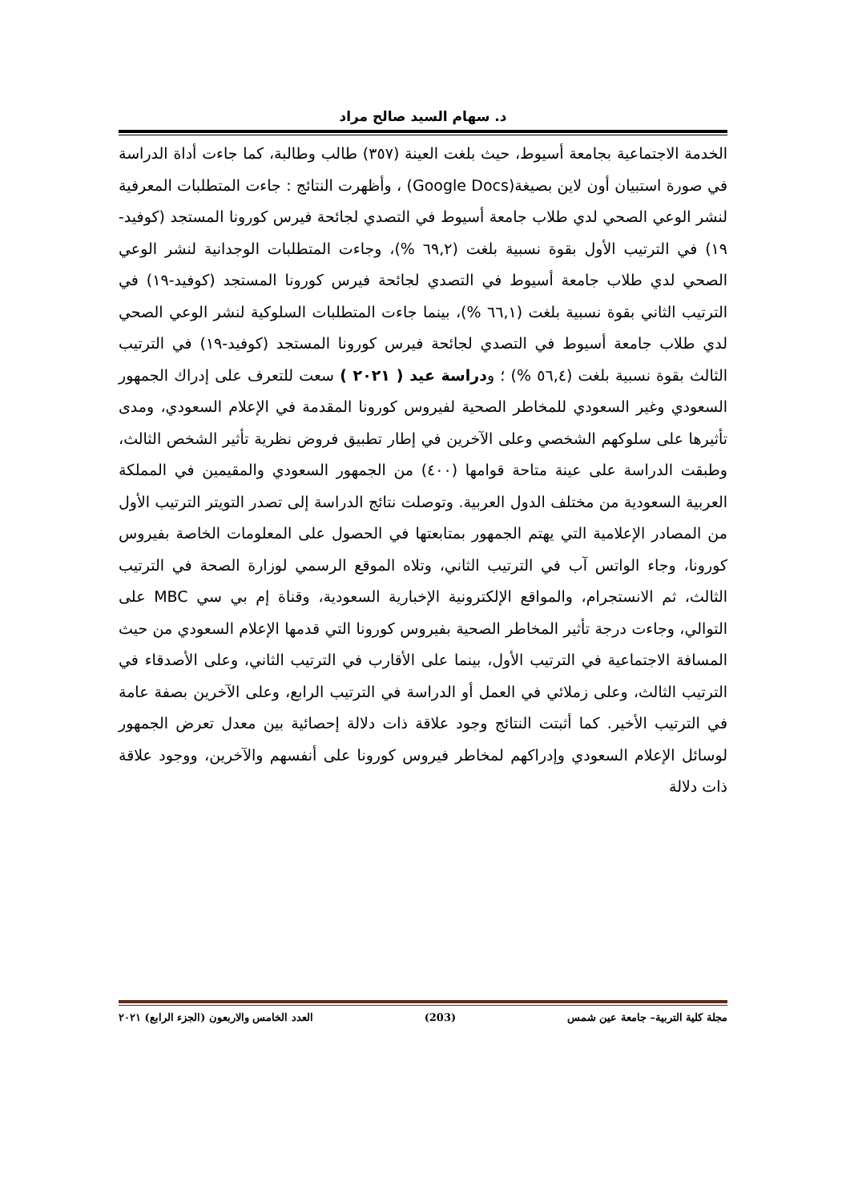د. سهام السيد صالح مراد
الخدمة الاجتماعية بجامعة أسيوط، حيث بلغت العينة (٣٥٧) طالب وطالبة، كما جاءت أداة الدراسة في صورة استبيان أون لاين بصيغة(Google Docs) ، وأظهرت النتائج : جاءت المتطلبات المعرفية لنشر الوعي الصحي لدي طلاب جامعة أسيوط في التصدي لجائحة فيرس كورونا المستجد (كوفيد- ١٩) في الترتيب الأول بقوة نسبية بلغت (٦٩,٢ %)، وجاءت المتطلبات الوجدانية لنشر الوعي الصحي لدي طلاب جامعة أسيوط في التصدي لجائحة فيرس كورونا المستجد (كوفيد-١٩) في الترتيب الثاني بقوة نسبية بلغت (٦٦,١ %)، بينما جاءت المتطلبات السلوكية لنشر الوعي الصحي لدي طلاب جامعة أسيوط في التصدي لجائحة فيرس كورونا المستجد (كوفيد-١٩) في الترتيب الثالث بقوة نسبية بلغت (٥٦,٤ %) ؛ ودراسة عيد ( ٢٠٢١ ) سعت للتعرف على إدراك الجمهور السعودي وغير السعودي للمخاطر الصحية لفيروس كورونا المقدمة في الإعلام السعودي، ومدى تأثيرها على سلوكهم الشخصي وعلى الآخرين في إطار تطبيق فروض نظرية تأثير الشخص الثالث، وطبقت الدراسة على عينة متاحة قوامها (٤٠٠) من الجمهور السعودي والمقيمين في المملكة العربية السعودية من مختلف الدول العربية. وتوصلت نتائج الدراسة إلى تصدر التويتر الترتيب الأول من المصادر الإعلامية التي يهتم الجمهور بمتابعتها في الحصول على المعلومات الخاصة بفيروس كورونا، وجاء الواتس آب في الترتيب الثاني، وتلاه الموقع الرسمي لوزارة الصحة في الترتيب الثالث، ثم الانستجرام، والمواقع الإلكترونية الإخبارية السعودية، وقناة إم بي سي MBC على التوالي، وجاءت درجة تأثير المخاطر الصحية بفيروس كورونا التي قدمها الإعلام السعودي من حيث المسافة الاجتماعية في الترتيب الأول، بينما على الأقارب في الترتيب الثاني، وعلى الأصدقاء في الترتيب الثالث، وعلى زملائي في العمل أو الدراسة في الترتيب الرابع، وعلى الآخرين بصفة عامة في الترتيب الأخير. كما أثبتت النتائج وجود علاقة ذات دلالة إحصائية بين معدل تعرض الجمهور لوسائل الإعلام السعودي وإدراكهم لمخاطر فيروس كورونا على أنفسهم والآخرين، ووجود علاقة ذات دلالة
مجلة كلية التربية– جامعة عين شمس (203) العدد الخامس والاربعون (الجزء الرابع) ٢٠٢١